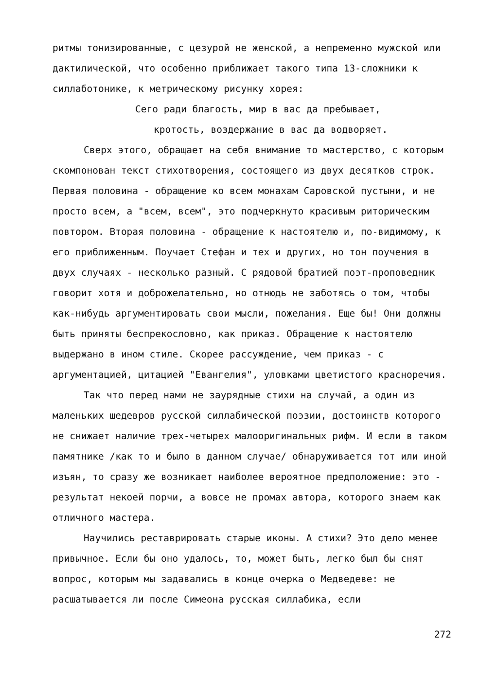ритмы тонизированные, с цезурой не женской, а непременно мужской или дактилической, что особенно приближает такого типа 13-сложники к силлаботонике, к метрическому рисунку хорея:
Сего ради благость, мир в вас да пребывает,
кротость, воздержание в вас да водворяет.
Сверх этого, обращает на себя внимание то мастерство, с которым скомпонован текст стихотворения, состоящего из двух десятков строк. Первая половина - обращение ко всем монахам Саровской пустыни, и не просто всем, а "всем, всем", это подчеркнуто красивым риторическим повтором. Вторая половина - обращение к настоятелю и, по-видимому, к его приближенным. Поучает Стефан и тех и других, но тон поучения в двух случаях - несколько разный. С рядовой братией поэт-проповедник говорит хотя и доброжелательно, но отнюдь не заботясь о том, чтобы как-нибудь аргументировать свои мысли, пожелания. Еще бы! Они должны быть приняты беспрекословно, как приказ. Обращение к настоятелю выдержано в ином стиле. Скорее рассуждение, чем приказ - с аргументацией, цитацией "Евангелия", уловками цветистого красноречия.
Так что перед нами не заурядные стихи на случай, а один из маленьких шедевров русской силлабической поэзии, достоинств которого не снижает наличие трех-четырех малооригинальных рифм. И если в таком памятнике /как то и было в данном случае/ обнаруживается тот или иной изъян, то сразу же возникает наиболее вероятное предположение: это - результат некоей порчи, а вовсе не промах автора, которого знаем как отличного мастера.
Научились реставрировать старые иконы. А стихи? Это дело менее привычное. Если бы оно удалось, то, может быть, легко был бы снят вопрос, которым мы задавались в конце очерка о Медведеве: не расшатывается ли после Симеона русская силлабика, если
272